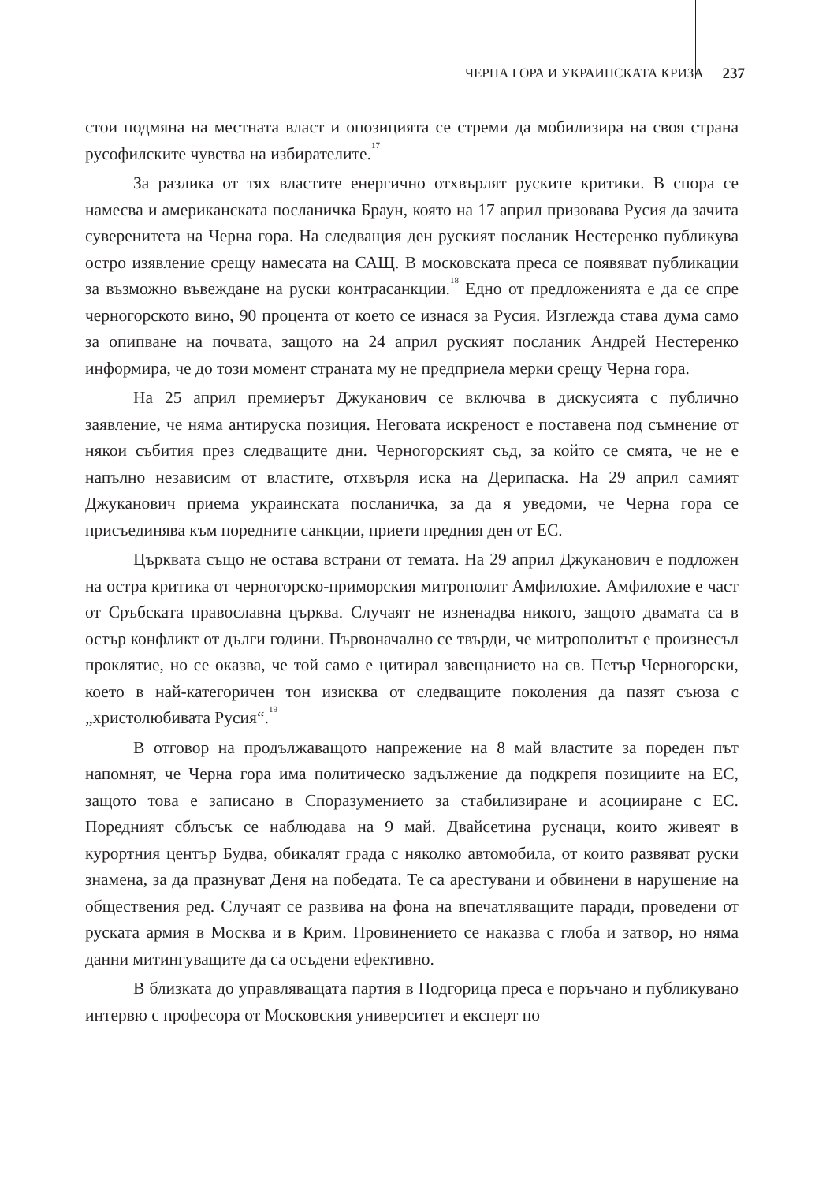ЧЕРНА ГОРА И УКРАИНСКАТА КРИЗА 237
стои подмяна на местната власт и опозицията се стреми да мобилизира на своя страна русофилските чувства на избирателите.<sup>17</sup>
За разлика от тях властите енергично отхвърлят руските критики. В спора се намесва и американската посланичка Браун, която на 17 април призовава Русия да зачита суверенитета на Черна гора. На следващия ден руският посланик Нестеренко публикува остро изявление срещу намесата на САЩ. В московската преса се появяват публикации за възможно въвеждане на руски контрасанкции.<sup>18</sup> Едно от предложенията е да се спре черногорското вино, 90 процента от което се изнася за Русия. Изглежда става дума само за опипване на почвата, защото на 24 април руският посланик Андрей Нестеренко информира, че до този момент страната му не предприела мерки срещу Черна гора.
На 25 април премиерът Джуканович се включва в дискусията с публично заявление, че няма антируска позиция. Неговата искреност е поставена под съмнение от някои събития през следващите дни. Черногорският съд, за който се смята, че не е напълно независим от властите, отхвърля иска на Дерипаска. На 29 април самият Джуканович приема украинската посланичка, за да я уведоми, че Черна гора се присъединява към поредните санкции, приети предния ден от ЕС.
Църквата също не остава встрани от темата. На 29 април Джуканович е подложен на остра критика от черногорско-приморския митрополит Амфилохие. Амфилохие е част от Сръбската православна църква. Случаят не изненадва никого, защото двамата са в остър конфликт от дълги години. Първоначално се твърди, че митрополитът е произнесъл проклятие, но се оказва, че той само е цитирал завещанието на св. Петър Черногорски, което в най-категоричен тон изисква от следващите поколения да пазят съюза с „христолюбивата Русия“.<sup>19</sup>
В отговор на продължаващото напрежение на 8 май властите за пореден път напомнят, че Черна гора има политическо задължение да подкрепя позициите на ЕС, защото това е записано в Споразумението за стабилизиране и асоцииране с ЕС. Поредният сблъсък се наблюдава на 9 май. Двайсетина руснаци, които живеят в курортния център Будва, обикалят града с няколко автомобила, от които развяват руски знамена, за да празнуват Деня на победата. Те са арестувани и обвинени в нарушение на обществения ред. Случаят се развива на фона на впечатляващите паради, проведени от руската армия в Москва и в Крим. Провинението се наказва с глоба и затвор, но няма данни митингуващите да са осъдени ефективно.
В близката до управляващата партия в Подгорица преса е поръчано и публикувано интервю с професора от Московския университет и експерт по